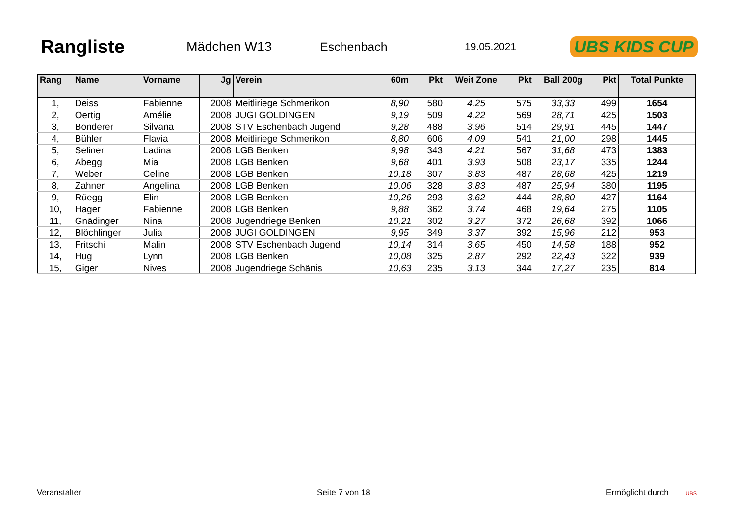Rangliste
Mädchen W13 Eschenbach
19.05.2021
UBS KIDS CUP
| Rang | Name | Vorname | Jg | Verein | 60m | Pkt | Weit Zone | Pkt | Ball 200g | Pkt | Total Punkte |
| --- | --- | --- | --- | --- | --- | --- | --- | --- | --- | --- | --- |
| 1, | Deiss | Fabienne | 2008 | Meitliriege Schmerikon | 8,90 | 580 | 4,25 | 575 | 33,33 | 499 | 1654 |
| 2, | Oertig | Amélie | 2008 | JUGI GOLDINGEN | 9,19 | 509 | 4,22 | 569 | 28,71 | 425 | 1503 |
| 3, | Bonderer | Silvana | 2008 | STV Eschenbach Jugend | 9,28 | 488 | 3,96 | 514 | 29,91 | 445 | 1447 |
| 4, | Bühler | Flavia | 2008 | Meitliriege Schmerikon | 8,80 | 606 | 4,09 | 541 | 21,00 | 298 | 1445 |
| 5, | Seliner | Ladina | 2008 | LGB Benken | 9,98 | 343 | 4,21 | 567 | 31,68 | 473 | 1383 |
| 6, | Abegg | Mia | 2008 | LGB Benken | 9,68 | 401 | 3,93 | 508 | 23,17 | 335 | 1244 |
| 7, | Weber | Celine | 2008 | LGB Benken | 10,18 | 307 | 3,83 | 487 | 28,68 | 425 | 1219 |
| 8, | Zahner | Angelina | 2008 | LGB Benken | 10,06 | 328 | 3,83 | 487 | 25,94 | 380 | 1195 |
| 9, | Rüegg | Elin | 2008 | LGB Benken | 10,26 | 293 | 3,62 | 444 | 28,80 | 427 | 1164 |
| 10, | Hager | Fabienne | 2008 | LGB Benken | 9,88 | 362 | 3,74 | 468 | 19,64 | 275 | 1105 |
| 11, | Gnädinger | Nina | 2008 | Jugendriege Benken | 10,21 | 302 | 3,27 | 372 | 26,68 | 392 | 1066 |
| 12, | Blöchlinger | Julia | 2008 | JUGI GOLDINGEN | 9,95 | 349 | 3,37 | 392 | 15,96 | 212 | 953 |
| 13, | Fritschi | Malin | 2008 | STV Eschenbach Jugend | 10,14 | 314 | 3,65 | 450 | 14,58 | 188 | 952 |
| 14, | Hug | Lynn | 2008 | LGB Benken | 10,08 | 325 | 2,87 | 292 | 22,43 | 322 | 939 |
| 15, | Giger | Nives | 2008 | Jugendriege Schänis | 10,63 | 235 | 3,13 | 344 | 17,27 | 235 | 814 |
Veranstalter Seite 7 von 18 Ermöglicht durch UBS